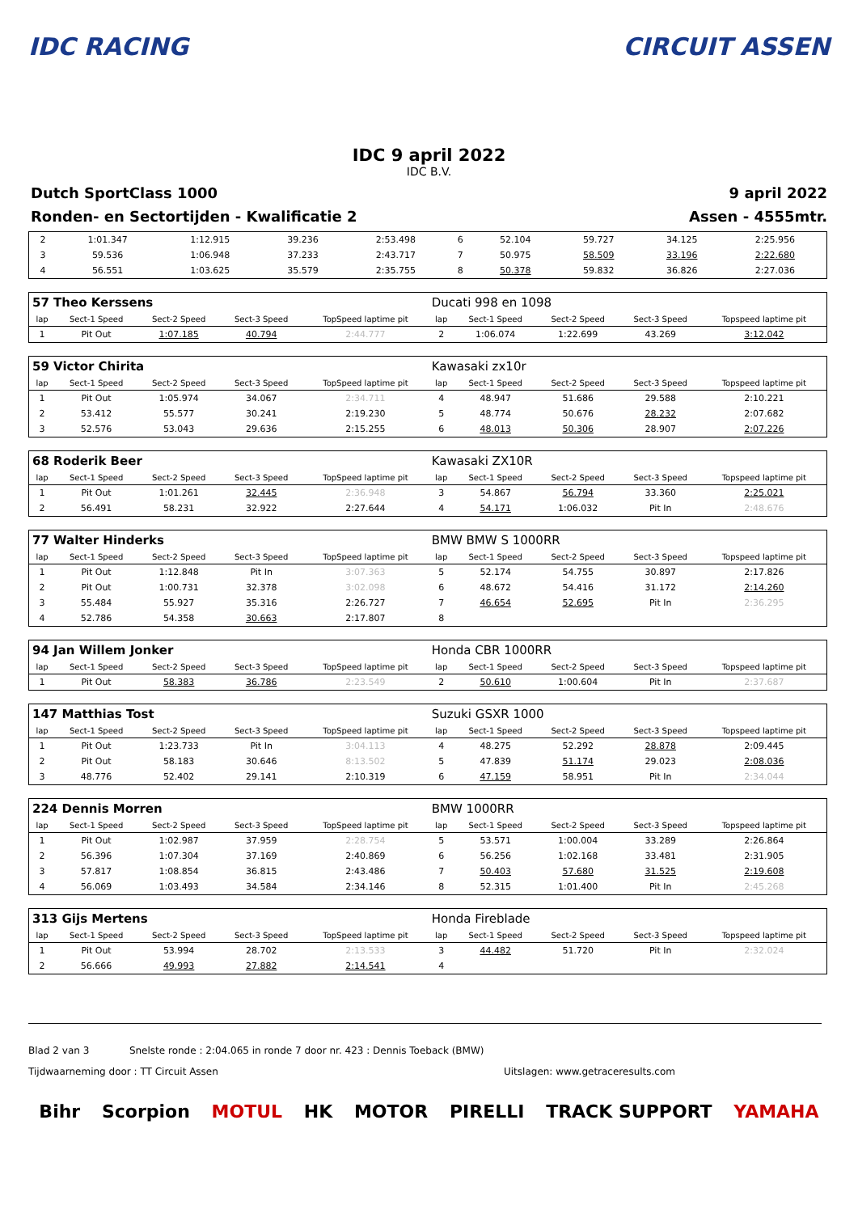IDC RACING CIRCUIT ASSEN
IDC 9 april 2022
IDC B.V.
Dutch SportClass 1000 9 april 2022
Ronden- en Sectortijden - Kwalificatie 2 Assen - 4555mtr.
| 2 | 1:01.347 | 1:12.915 | 39.236 | 2:53.498 | 6 | 52.104 | 59.727 | 34.125 | 2:25.956 |
| 3 | 59.536 | 1:06.948 | 37.233 | 2:43.717 | 7 | 50.975 | 58.509 | 33.196 | 2:22.680 |
| 4 | 56.551 | 1:03.625 | 35.579 | 2:35.755 | 8 | 50.378 | 59.832 | 36.826 | 2:27.036 |
| 57 Theo Kerssens | | | | | Ducati 998 en 1098 | | | | |
| lap | Sect-1 Speed | Sect-2 Speed | Sect-3 Speed | TopSpeed laptime pit | lap | Sect-1 Speed | Sect-2 Speed | Sect-3 Speed | Topspeed laptime pit |
| 1 | Pit Out | 1:07.185 | 40.794 | 2:44.777 | 2 | 1:06.074 | 1:22.699 | 43.269 | 3:12.042 |
| 59 Victor Chirita | | | | | Kawasaki zx10r | | | | |
| lap | Sect-1 Speed | Sect-2 Speed | Sect-3 Speed | TopSpeed laptime pit | lap | Sect-1 Speed | Sect-2 Speed | Sect-3 Speed | Topspeed laptime pit |
| 1 | Pit Out | 1:05.974 | 34.067 | 2:34.711 | 4 | 48.947 | 51.686 | 29.588 | 2:10.221 |
| 2 | 53.412 | 55.577 | 30.241 | 2:19.230 | 5 | 48.774 | 50.676 | 28.232 | 2:07.682 |
| 3 | 52.576 | 53.043 | 29.636 | 2:15.255 | 6 | 48.013 | 50.306 | 28.907 | 2:07.226 |
| 68 Roderik Beer | | | | | Kawasaki ZX10R | | | | |
| lap | Sect-1 Speed | Sect-2 Speed | Sect-3 Speed | TopSpeed laptime pit | lap | Sect-1 Speed | Sect-2 Speed | Sect-3 Speed | Topspeed laptime pit |
| 1 | Pit Out | 1:01.261 | 32.445 | 2:36.948 | 3 | 54.867 | 56.794 | 33.360 | 2:25.021 |
| 2 | 56.491 | 58.231 | 32.922 | 2:27.644 | 4 | 54.171 | 1:06.032 | Pit In | 2:48.676 |
| 77 Walter Hinderks | | | | | BMW BMW S 1000RR | | | | |
| lap | Sect-1 Speed | Sect-2 Speed | Sect-3 Speed | TopSpeed laptime pit | lap | Sect-1 Speed | Sect-2 Speed | Sect-3 Speed | Topspeed laptime pit |
| 1 | Pit Out | 1:12.848 | Pit In | 3:07.363 | 5 | 52.174 | 54.755 | 30.897 | 2:17.826 |
| 2 | Pit Out | 1:00.731 | 32.378 | 3:02.098 | 6 | 48.672 | 54.416 | 31.172 | 2:14.260 |
| 3 | 55.484 | 55.927 | 35.316 | 2:26.727 | 7 | 46.654 | 52.695 | Pit In | 2:36.295 |
| 4 | 52.786 | 54.358 | 30.663 | 2:17.807 | 8 | | | | |
| 94 Jan Willem Jonker | | | | | Honda CBR 1000RR | | | | |
| lap | Sect-1 Speed | Sect-2 Speed | Sect-3 Speed | TopSpeed laptime pit | lap | Sect-1 Speed | Sect-2 Speed | Sect-3 Speed | Topspeed laptime pit |
| 1 | Pit Out | 58.383 | 36.786 | 2:23.549 | 2 | 50.610 | 1:00.604 | Pit In | 2:37.687 |
| 147 Matthias Tost | | | | | Suzuki GSXR 1000 | | | | |
| lap | Sect-1 Speed | Sect-2 Speed | Sect-3 Speed | TopSpeed laptime pit | lap | Sect-1 Speed | Sect-2 Speed | Sect-3 Speed | Topspeed laptime pit |
| 1 | Pit Out | 1:23.733 | Pit In | 3:04.113 | 4 | 48.275 | 52.292 | 28.878 | 2:09.445 |
| 2 | Pit Out | 58.183 | 30.646 | 8:13.502 | 5 | 47.839 | 51.174 | 29.023 | 2:08.036 |
| 3 | 48.776 | 52.402 | 29.141 | 2:10.319 | 6 | 47.159 | 58.951 | Pit In | 2:34.044 |
| 224 Dennis Morren | | | | | BMW 1000RR | | | | |
| lap | Sect-1 Speed | Sect-2 Speed | Sect-3 Speed | TopSpeed laptime pit | lap | Sect-1 Speed | Sect-2 Speed | Sect-3 Speed | Topspeed laptime pit |
| 1 | Pit Out | 1:02.987 | 37.959 | 2:28.754 | 5 | 53.571 | 1:00.004 | 33.289 | 2:26.864 |
| 2 | 56.396 | 1:07.304 | 37.169 | 2:40.869 | 6 | 56.256 | 1:02.168 | 33.481 | 2:31.905 |
| 3 | 57.817 | 1:08.854 | 36.815 | 2:43.486 | 7 | 50.403 | 57.680 | 31.525 | 2:19.608 |
| 4 | 56.069 | 1:03.493 | 34.584 | 2:34.146 | 8 | 52.315 | 1:01.400 | Pit In | 2:45.268 |
| 313 Gijs Mertens | | | | | Honda Fireblade | | | | |
| lap | Sect-1 Speed | Sect-2 Speed | Sect-3 Speed | TopSpeed laptime pit | lap | Sect-1 Speed | Sect-2 Speed | Sect-3 Speed | Topspeed laptime pit |
| 1 | Pit Out | 53.994 | 28.702 | 2:13.533 | 3 | 44.482 | 51.720 | Pit In | 2:32.024 |
| 2 | 56.666 | 49.993 | 27.882 | 2:14.541 | 4 | | | | |
Blad 2 van 3 Snelste ronde : 2:04.065 in ronde 7 door nr. 423 : Dennis Toeback (BMW)
Tijdwaarneming door : TT Circuit Assen Uitslagen: www.getraceresults.com
Bihr Scorpion MOTUL HK MOTOR PIRELLI TRACK SUPPORT YAMAHA